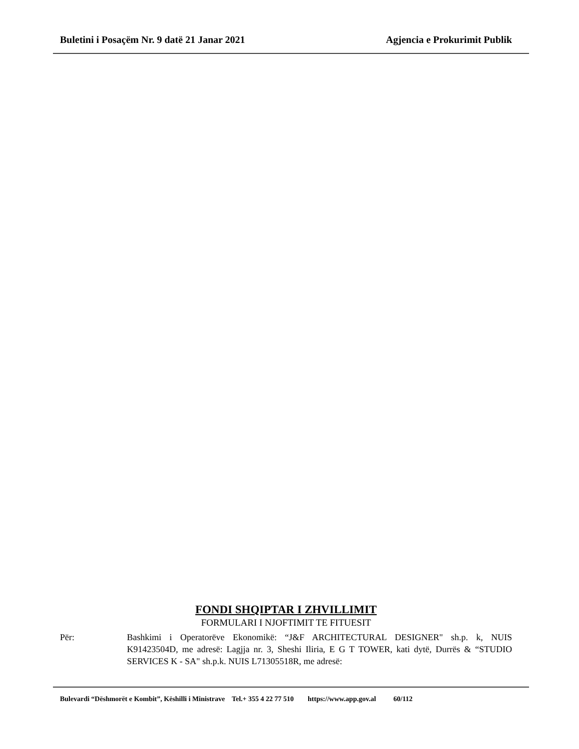Buletini i Posaçëm Nr. 9 datë 21 Janar 2021 Agjencia e Prokurimit Publik
FONDI SHQIPTAR I ZHVILLIMIT
FORMULARI I NJOFTIMIT TE FITUESIT
Për: Bashkimi i Operatorëve Ekonomikë: “J&F ARCHITECTURAL DESIGNER" sh.p. k, NUIS K91423504D, me adresë: Lagjja nr. 3, Sheshi Iliria, E G T TOWER, kati dytë, Durrës & “STUDIO SERVICES K - SA" sh.p.k. NUIS L71305518R, me adresë:
Bulevardi “Dëshmorët e Kombit”, Këshilli i Ministrave Tel.+ 355 4 22 77 510 https://www.app.gov.al 60/112